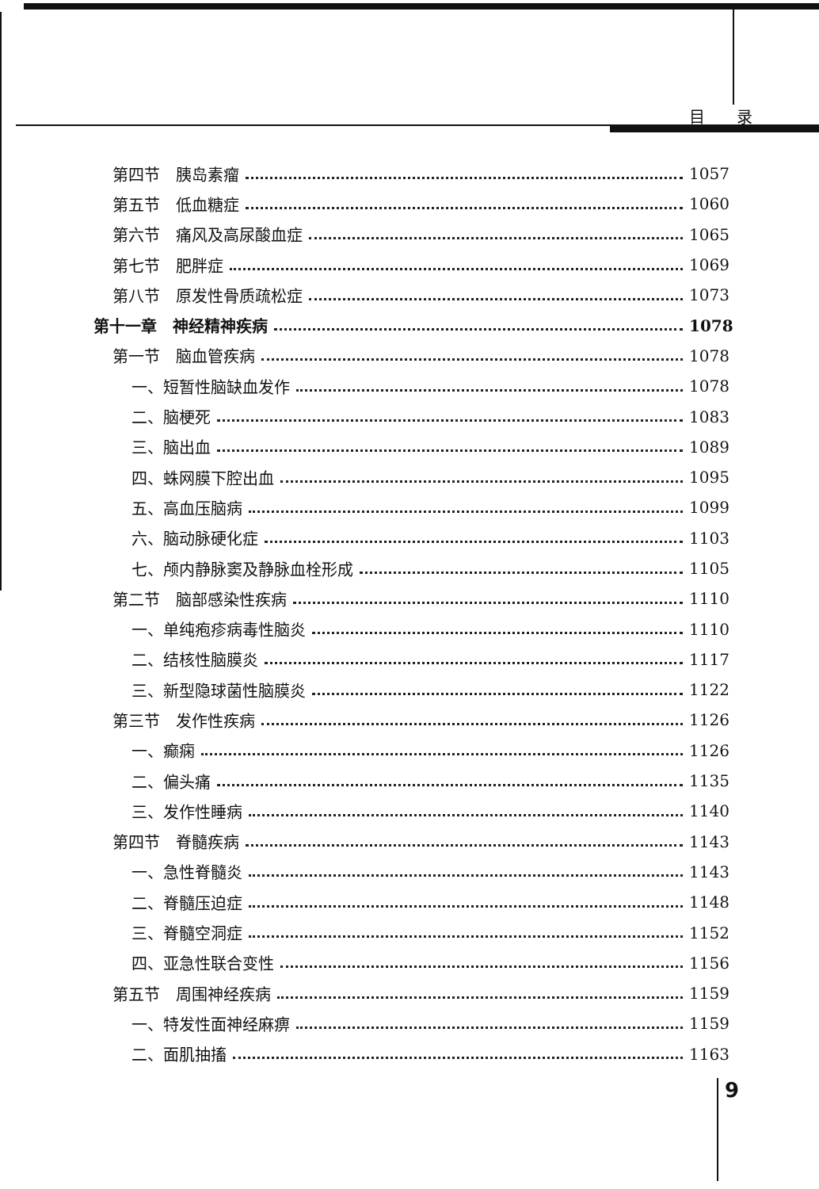目录
第四节　胰岛素瘤 1057
第五节　低血糖症 1060
第六节　痛风及高尿酸血症 1065
第七节　肥胖症 1069
第八节　原发性骨质疏松症 1073
第十一章　神经精神疾病 1078
第一节　脑血管疾病 1078
一、短暂性脑缺血发作 1078
二、脑梗死 1083
三、脑出血 1089
四、蛛网膜下腔出血 1095
五、高血压脑病 1099
六、脑动脉硬化症 1103
七、颅内静脉窦及静脉血栓形成 1105
第二节　脑部感染性疾病 1110
一、单纯疱疹病毒性脑炎 1110
二、结核性脑膜炎 1117
三、新型隐球菌性脑膜炎 1122
第三节　发作性疾病 1126
一、癫痫 1126
二、偏头痛 1135
三、发作性睡病 1140
第四节　脊髓疾病 1143
一、急性脊髓炎 1143
二、脊髓压迫症 1148
三、脊髓空洞症 1152
四、亚急性联合变性 1156
第五节　周围神经疾病 1159
一、特发性面神经麻痹 1159
二、面肌抽搐 1163
9